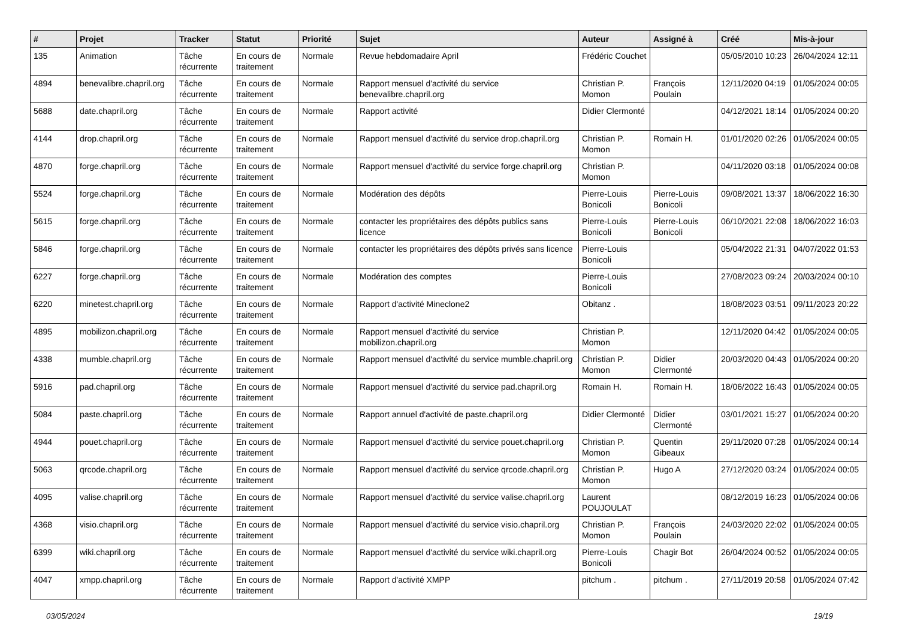| # | Projet | Tracker | Statut | Priorité | Sujet | Auteur | Assigné à | Créé | Mis-à-jour |
| --- | --- | --- | --- | --- | --- | --- | --- | --- | --- |
| 135 | Animation | Tâche récurrente | En cours de traitement | Normale | Revue hebdomadaire April | Frédéric Couchet | | 05/05/2010 10:23 | 26/04/2024 12:11 |
| 4894 | benevalibre.chapril.org | Tâche récurrente | En cours de traitement | Normale | Rapport mensuel d'activité du service benevalibre.chapril.org | Christian P. Momon | François Poulain | 12/11/2020 04:19 | 01/05/2024 00:05 |
| 5688 | date.chapril.org | Tâche récurrente | En cours de traitement | Normale | Rapport activité | Didier Clermonté | | 04/12/2021 18:14 | 01/05/2024 00:20 |
| 4144 | drop.chapril.org | Tâche récurrente | En cours de traitement | Normale | Rapport mensuel d'activité du service drop.chapril.org | Christian P. Momon | Romain H. | 01/01/2020 02:26 | 01/05/2024 00:05 |
| 4870 | forge.chapril.org | Tâche récurrente | En cours de traitement | Normale | Rapport mensuel d'activité du service forge.chapril.org | Christian P. Momon | | 04/11/2020 03:18 | 01/05/2024 00:08 |
| 5524 | forge.chapril.org | Tâche récurrente | En cours de traitement | Normale | Modération des dépôts | Pierre-Louis Bonicoli | Pierre-Louis Bonicoli | 09/08/2021 13:37 | 18/06/2022 16:30 |
| 5615 | forge.chapril.org | Tâche récurrente | En cours de traitement | Normale | contacter les propriétaires des dépôts publics sans licence | Pierre-Louis Bonicoli | Pierre-Louis Bonicoli | 06/10/2021 22:08 | 18/06/2022 16:03 |
| 5846 | forge.chapril.org | Tâche récurrente | En cours de traitement | Normale | contacter les propriétaires des dépôts privés sans licence | Pierre-Louis Bonicoli | | 05/04/2022 21:31 | 04/07/2022 01:53 |
| 6227 | forge.chapril.org | Tâche récurrente | En cours de traitement | Normale | Modération des comptes | Pierre-Louis Bonicoli | | 27/08/2023 09:24 | 20/03/2024 00:10 |
| 6220 | minetest.chapril.org | Tâche récurrente | En cours de traitement | Normale | Rapport d'activité Mineclone2 | Obitanz . | | 18/08/2023 03:51 | 09/11/2023 20:22 |
| 4895 | mobilizon.chapril.org | Tâche récurrente | En cours de traitement | Normale | Rapport mensuel d'activité du service mobilizon.chapril.org | Christian P. Momon | | 12/11/2020 04:42 | 01/05/2024 00:05 |
| 4338 | mumble.chapril.org | Tâche récurrente | En cours de traitement | Normale | Rapport mensuel d'activité du service mumble.chapril.org | Christian P. Momon | Didier Clermonté | 20/03/2020 04:43 | 01/05/2024 00:20 |
| 5916 | pad.chapril.org | Tâche récurrente | En cours de traitement | Normale | Rapport mensuel d'activité du service pad.chapril.org | Romain H. | Romain H. | 18/06/2022 16:43 | 01/05/2024 00:05 |
| 5084 | paste.chapril.org | Tâche récurrente | En cours de traitement | Normale | Rapport annuel d'activité de paste.chapril.org | Didier Clermonté | Didier Clermonté | 03/01/2021 15:27 | 01/05/2024 00:20 |
| 4944 | pouet.chapril.org | Tâche récurrente | En cours de traitement | Normale | Rapport mensuel d'activité du service pouet.chapril.org | Christian P. Momon | Quentin Gibeaux | 29/11/2020 07:28 | 01/05/2024 00:14 |
| 5063 | qrcode.chapril.org | Tâche récurrente | En cours de traitement | Normale | Rapport mensuel d'activité du service qrcode.chapril.org | Christian P. Momon | Hugo A | 27/12/2020 03:24 | 01/05/2024 00:05 |
| 4095 | valise.chapril.org | Tâche récurrente | En cours de traitement | Normale | Rapport mensuel d'activité du service valise.chapril.org | Laurent POUJOULAT | | 08/12/2019 16:23 | 01/05/2024 00:06 |
| 4368 | visio.chapril.org | Tâche récurrente | En cours de traitement | Normale | Rapport mensuel d'activité du service visio.chapril.org | Christian P. Momon | François Poulain | 24/03/2020 22:02 | 01/05/2024 00:05 |
| 6399 | wiki.chapril.org | Tâche récurrente | En cours de traitement | Normale | Rapport mensuel d'activité du service wiki.chapril.org | Pierre-Louis Bonicoli | Chagir Bot | 26/04/2024 00:52 | 01/05/2024 00:05 |
| 4047 | xmpp.chapril.org | Tâche récurrente | En cours de traitement | Normale | Rapport d'activité XMPP | pitchum . | pitchum . | 27/11/2019 20:58 | 01/05/2024 07:42 |
03/05/2024 19/19